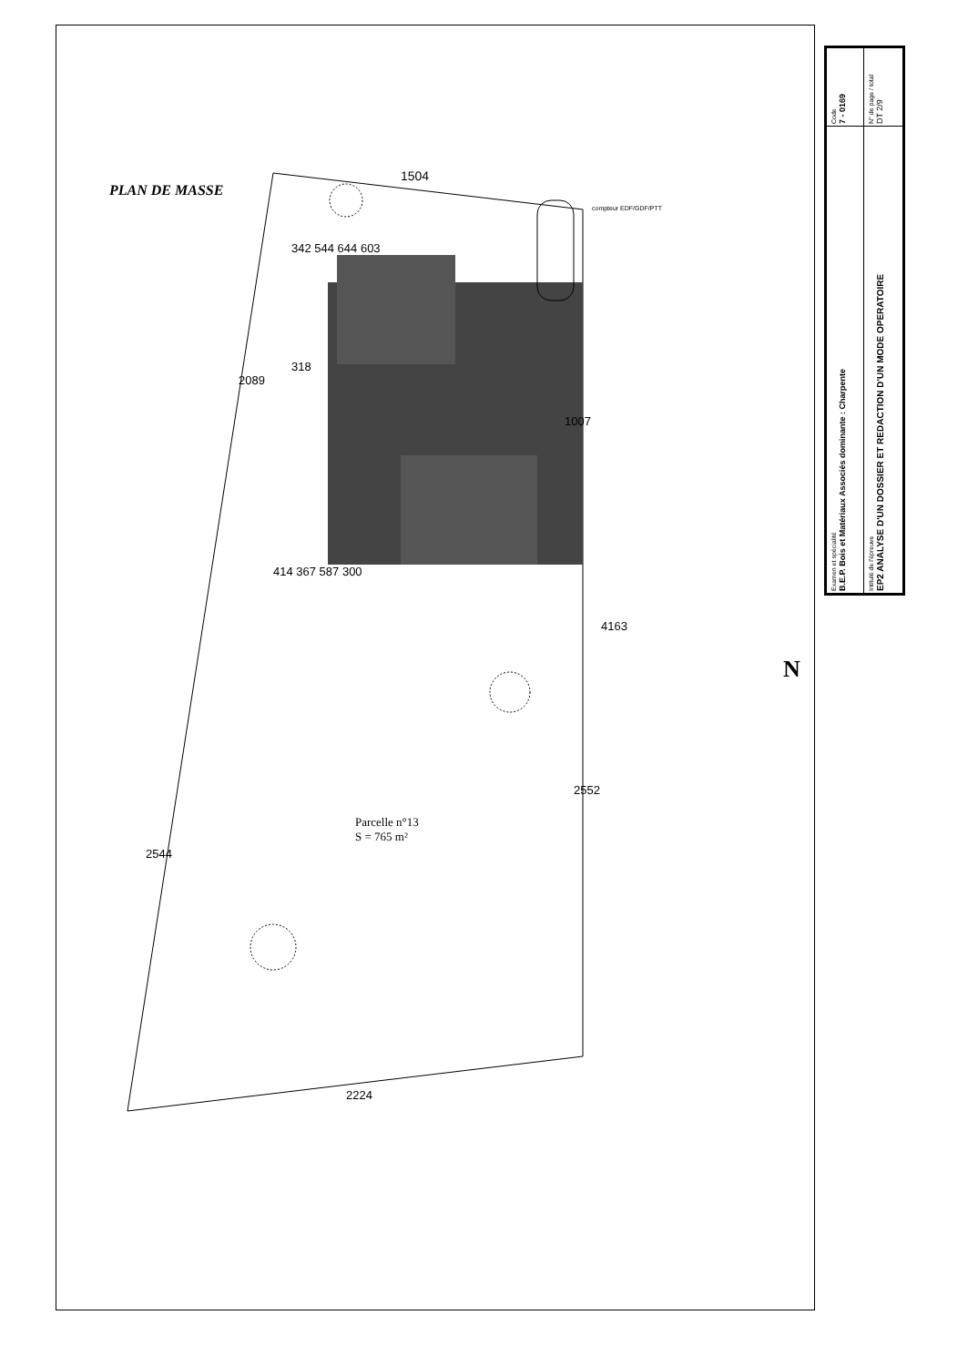PLAN DE MASSE
1504
342 544 644 603
318
2089
1007
414 367 587 300
4163
2552
Parcelle n°13
S = 765 m²
2544
2224
compteur EDF/GDF/PTT
N
| Examen et spécialité B.E.P. Bois et Matériaux Associés dominante : Charpente | Code 7 - 0169 |
| Intitulé de l'épreuve EP2 ANALYSE D'UN DOSSIER ET REDACTION D'UN MODE OPERATOIRE | N° de page / total DT 2/9 |